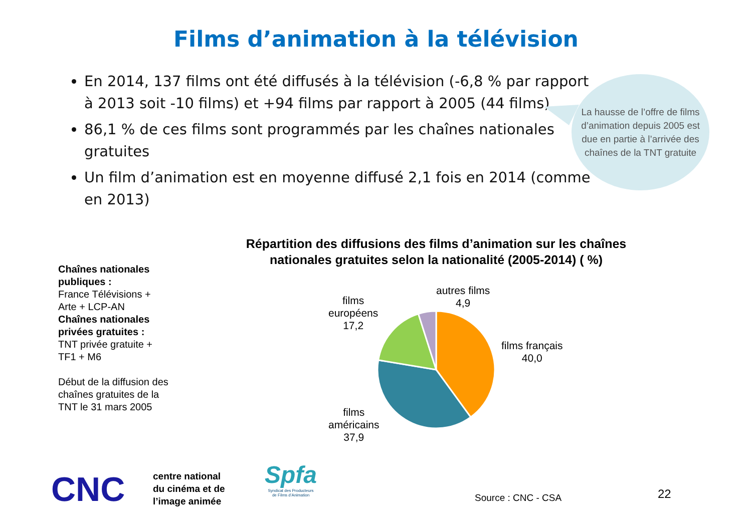Films d’animation à la télévision
En 2014, 137 films ont été diffusés à la télévision (-6,8 % par rapport à 2013 soit -10 films) et +94 films par rapport à 2005 (44 films)
86,1 % de ces films sont programmés par les chaînes nationales gratuites
Un film d’animation est en moyenne diffusé 2,1 fois en 2014 (comme en 2013)
La hausse de l’offre de films d’animation depuis 2005 est due en partie à l’arrivée des chaînes de la TNT gratuite
Répartition des diffusions des films d’animation sur les chaînes nationales gratuites selon la nationalité (2005-2014) ( %)
Chaînes nationales publiques :
France Télévisions + Arte + LCP-AN
Chaînes nationales privées gratuites :
TNT privée gratuite + TF1 + M6
Début de la diffusion des chaînes gratuites de la TNT le 31 mars 2005
autres films
4,9
films
européens
17,2
films français
40,0
films
américains
37,9
CNC
centre national
du cinéma et de
l’image animée
Spfa
Syndicat des Producteurs
de Films d’Animation
Source : CNC - CSA 22